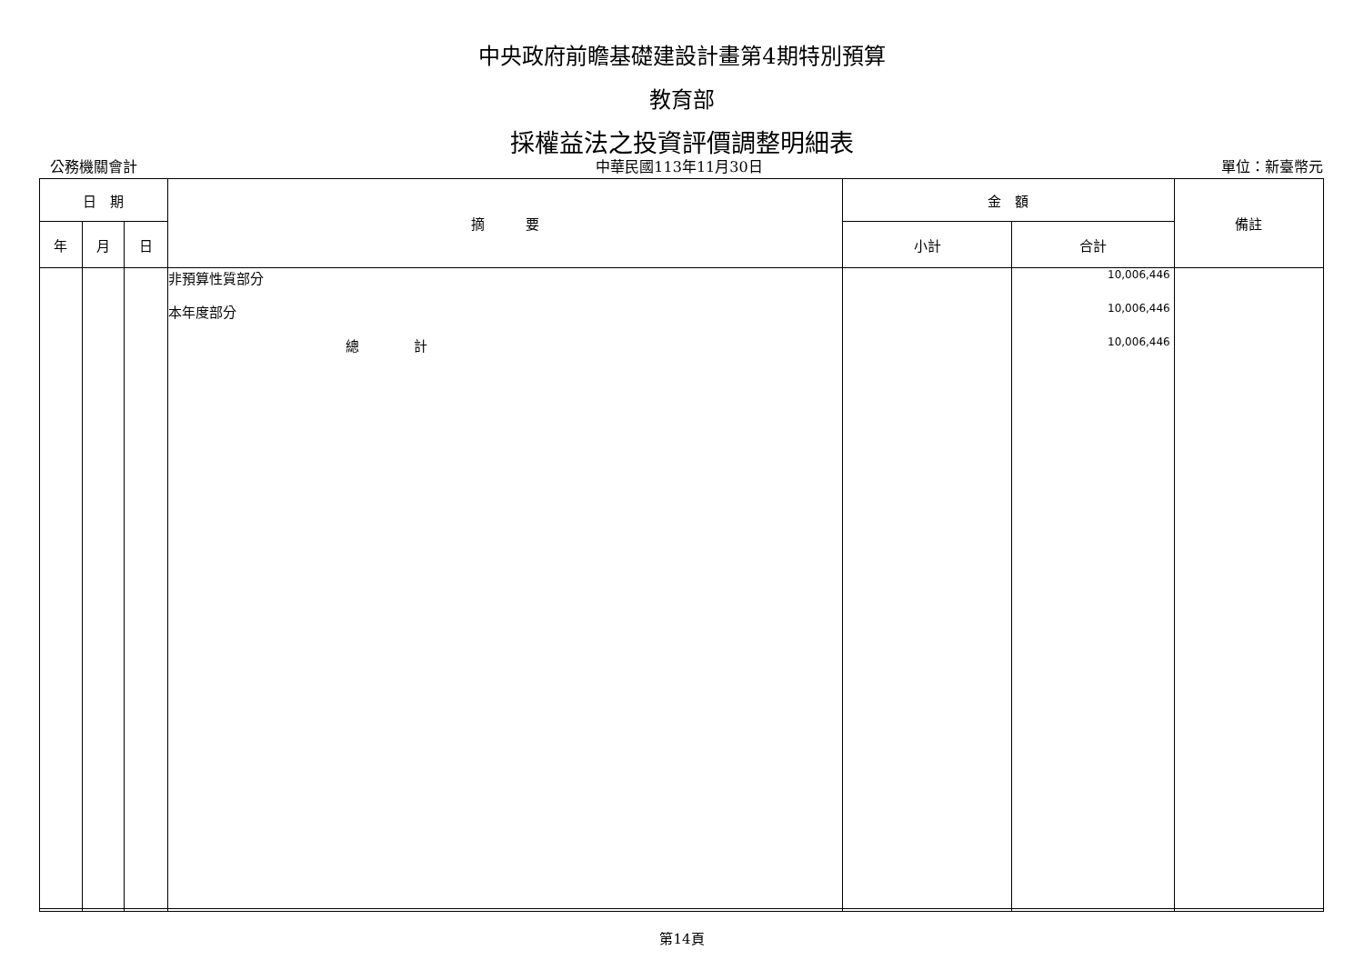中央政府前瞻基礎建設計畫第4期特別預算
教育部
採權益法之投資評價調整明細表
公務機關會計 中華民國113年11月30日 單位：新臺幣元
| 日 期 | | | 摘 要 | 金 額 | | 備註 |
| --- | --- | --- | --- | --- | --- | --- |
| 年 | 月 | 日 | | 小計 | 合計 | |
| | | | 非預算性質部分 本年度部分 總 計 | | 10,006,446 10,006,446 10,006,446 | |
第14頁